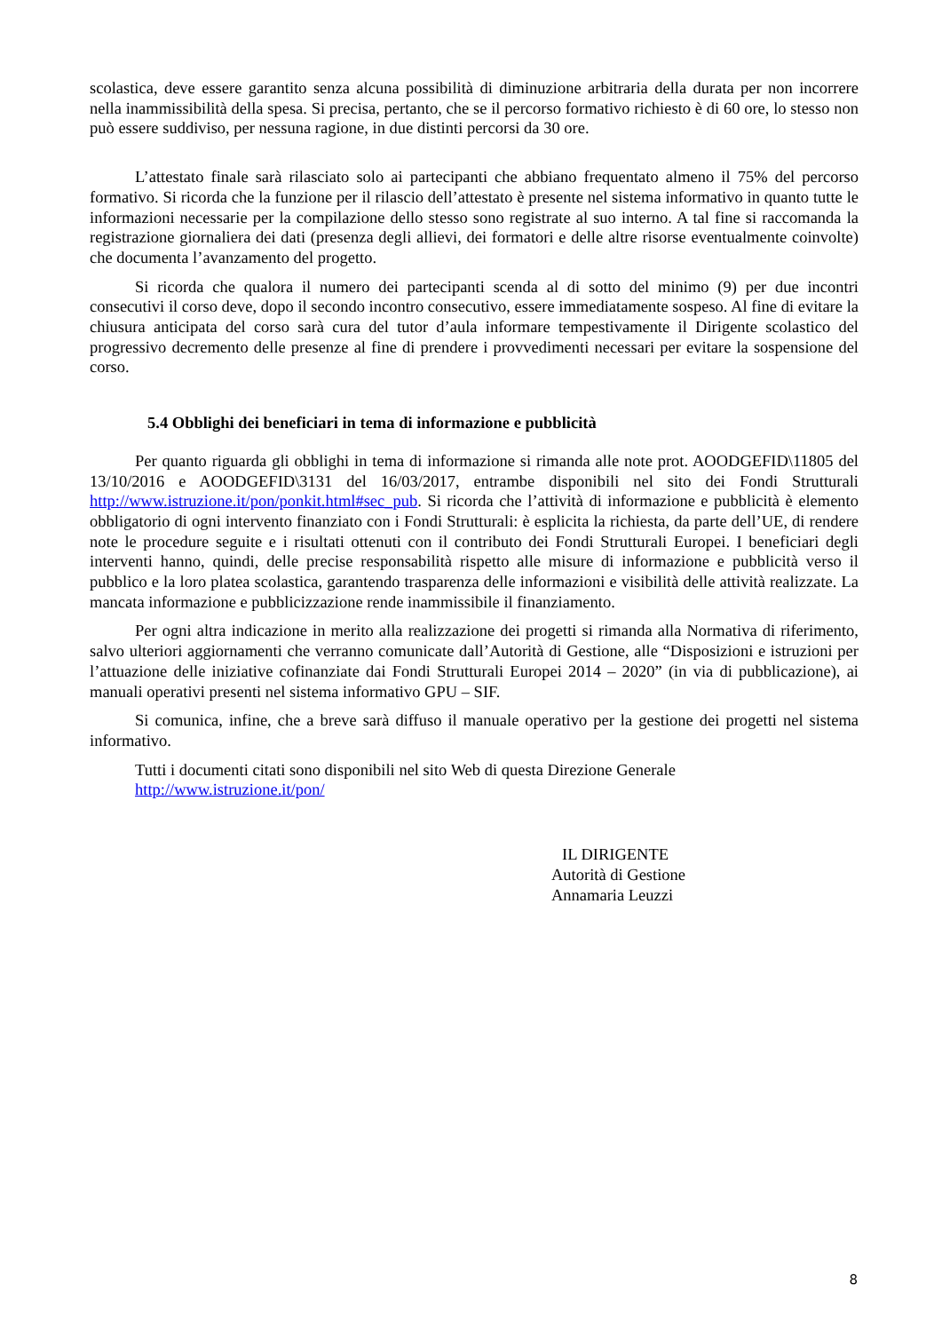scolastica, deve essere garantito senza alcuna possibilità di diminuzione arbitraria della durata per non incorrere nella inammissibilità della spesa. Si precisa, pertanto, che se il percorso formativo richiesto è di 60 ore, lo stesso non può essere suddiviso, per nessuna ragione, in due distinti percorsi da 30 ore.
L’attestato finale sarà rilasciato solo ai partecipanti che abbiano frequentato almeno il 75% del percorso formativo. Si ricorda che la funzione per il rilascio dell’attestato è presente nel sistema informativo in quanto tutte le informazioni necessarie per la compilazione dello stesso sono registrate al suo interno. A tal fine si raccomanda la registrazione giornaliera dei dati (presenza degli allievi, dei formatori e delle altre risorse eventualmente coinvolte) che documenta l’avanzamento del progetto.
Si ricorda che qualora il numero dei partecipanti scenda al di sotto del minimo (9) per due incontri consecutivi il corso deve, dopo il secondo incontro consecutivo, essere immediatamente sospeso. Al fine di evitare la chiusura anticipata del corso sarà cura del tutor d’aula informare tempestivamente il Dirigente scolastico del progressivo decremento delle presenze al fine di prendere i provvedimenti necessari per evitare la sospensione del corso.
5.4 Obblighi dei beneficiari in tema di informazione e pubblicità
Per quanto riguarda gli obblighi in tema di informazione si rimanda alle note prot. AOODGEFID\11805 del 13/10/2016 e AOODGEFID\3131 del 16/03/2017, entrambe disponibili nel sito dei Fondi Strutturali http://www.istruzione.it/pon/ponkit.html#sec_pub. Si ricorda che l’attività di informazione e pubblicità è elemento obbligatorio di ogni intervento finanziato con i Fondi Strutturali: è esplicita la richiesta, da parte dell’UE, di rendere note le procedure seguite e i risultati ottenuti con il contributo dei Fondi Strutturali Europei. I beneficiari degli interventi hanno, quindi, delle precise responsabilità rispetto alle misure di informazione e pubblicità verso il pubblico e la loro platea scolastica, garantendo trasparenza delle informazioni e visibilità delle attività realizzate. La mancata informazione e pubblicizzazione rende inammissibile il finanziamento.
Per ogni altra indicazione in merito alla realizzazione dei progetti si rimanda alla Normativa di riferimento, salvo ulteriori aggiornamenti che verranno comunicate dall’Autorità di Gestione, alle “Disposizioni e istruzioni per l’attuazione delle iniziative cofinanziate dai Fondi Strutturali Europei 2014 – 2020” (in via di pubblicazione), ai manuali operativi presenti nel sistema informativo GPU – SIF.
Si comunica, infine, che a breve sarà diffuso il manuale operativo per la gestione dei progetti nel sistema informativo.
Tutti i documenti citati sono disponibili nel sito Web di questa Direzione Generale
http://www.istruzione.it/pon/
IL DIRIGENTE
Autorità di Gestione
Annamaria Leuzzi
8